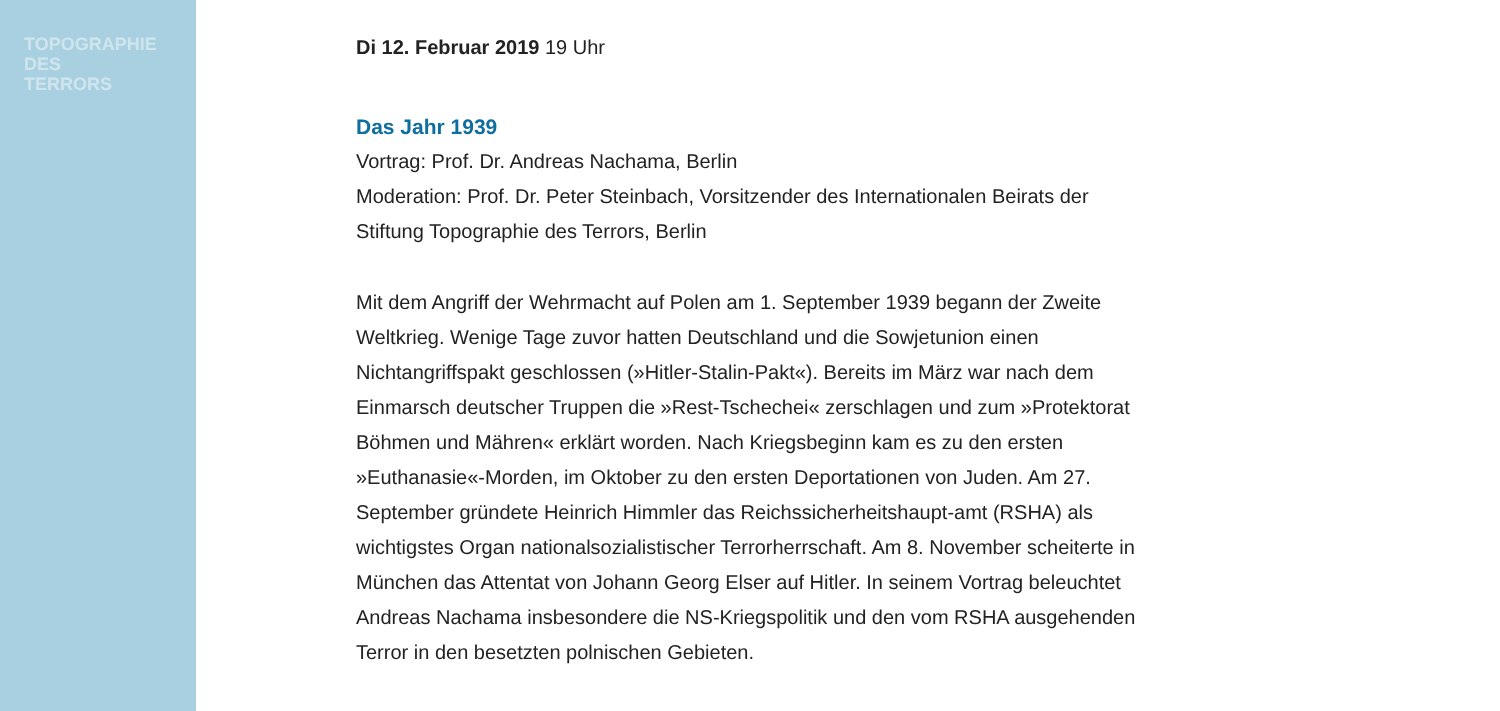TOPOGRAPHIE
DES
TERRORS
Di 12. Februar 2019 19 Uhr
Das Jahr 1939
Vortrag: Prof. Dr. Andreas Nachama, Berlin
Moderation: Prof. Dr. Peter Steinbach, Vorsitzender des Internationalen Beirats der Stiftung Topographie des Terrors, Berlin
Mit dem Angriff der Wehrmacht auf Polen am 1. September 1939 begann der Zweite Weltkrieg. Wenige Tage zuvor hatten Deutschland und die Sowjetunion einen Nichtangriffspakt geschlossen (»Hitler-Stalin-Pakt«). Bereits im März war nach dem Einmarsch deutscher Truppen die »Rest-Tschechei« zerschlagen und zum »Protektorat Böhmen und Mähren« erklärt worden. Nach Kriegsbeginn kam es zu den ersten »Euthanasie«-Morden, im Oktober zu den ersten Deportationen von Juden. Am 27. September gründete Heinrich Himmler das Reichssicherheitshaupt-amt (RSHA) als wichtigstes Organ nationalsozialistischer Terrorherrschaft. Am 8. November scheiterte in München das Attentat von Johann Georg Elser auf Hitler. In seinem Vortrag beleuchtet Andreas Nachama insbesondere die NS-Kriegspolitik und den vom RSHA ausgehenden Terror in den besetzten polnischen Gebieten.